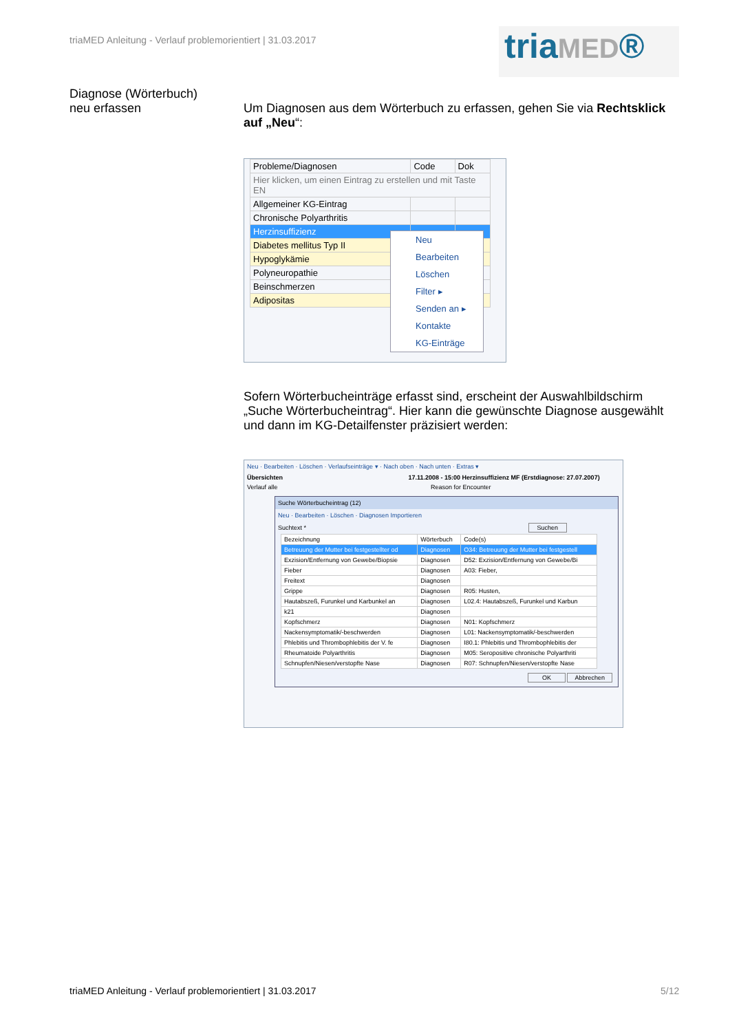triaMED Anleitung - Verlauf problemorientiert | 31.03.2017
triaMED®
Diagnose (Wörterbuch)
neu erfassen
Um Diagnosen aus dem Wörterbuch zu erfassen, gehen Sie via Rechtsklick auf „Neu“:
| Probleme/Diagnosen | Code | Dok |
| --- | --- | --- |
| Hier klicken, um einen Eintrag zu erstellen und mit Taste EN | | |
| Allgemeiner KG-Eintrag | | |
| Chronische Polyarthritis | | |
| Herzinsuffizienz | | |
| Diabetes mellitus Typ II | | |
| Hypoglykämie | | |
| Polyneuropathie | | |
| Beinschmerzen | | |
| Adipositas | | |
Neu
Bearbeiten
Löschen
Filter ▸
Senden an ▸
Kontakte
KG-Einträge
Sofern Wörterbucheinträge erfasst sind, erscheint der Auswahlbildschirm „Suche Wörterbucheintrag“. Hier kann die gewünschte Diagnose ausgewählt und dann im KG-Detailfenster präzisiert werden:
Neu · Bearbeiten · Löschen · Verlaufseinträge ▾ · Nach oben · Nach unten · Extras ▾
Übersichten 17.11.2008 - 15:00 Herzinsuffizienz MF (Erstdiagnose: 27.07.2007)
Verlauf alle Reason for Encounter
Suche Wörterbucheintrag (12)
Neu · Bearbeiten · Löschen · Diagnosen Importieren
Suchtext * Suchen
| Bezeichnung | Wörterbuch | Code(s) |
| --- | --- | --- |
| Betreuung der Mutter bei festgestellter od | Diagnosen | O34: Betreuung der Mutter bei festgestell |
| Exzision/Entfernung von Gewebe/Biopsie | Diagnosen | D52: Exzision/Entfernung von Gewebe/Bi |
| Fieber | Diagnosen | A03: Fieber, |
| Freitext | Diagnosen | |
| Grippe | Diagnosen | R05: Husten, |
| Hautabszeß, Furunkel und Karbunkel an | Diagnosen | L02.4: Hautabszeß, Furunkel und Karbun |
| k21 | Diagnosen | |
| Kopfschmerz | Diagnosen | N01: Kopfschmerz |
| Nackensymptomatik/-beschwerden | Diagnosen | L01: Nackensymptomatik/-beschwerden |
| Phlebitis und Thrombophlebitis der V. fe | Diagnosen | I80.1: Phlebitis und Thrombophlebitis der |
| Rheumatoide Polyarthritis | Diagnosen | M05: Seropositive chronische Polyarthriti |
| Schnupfen/Niesen/verstopfte Nase | Diagnosen | R07: Schnupfen/Niesen/verstopfte Nase |
OK Abbrechen
triaMED Anleitung - Verlauf problemorientiert | 31.03.2017
5/12